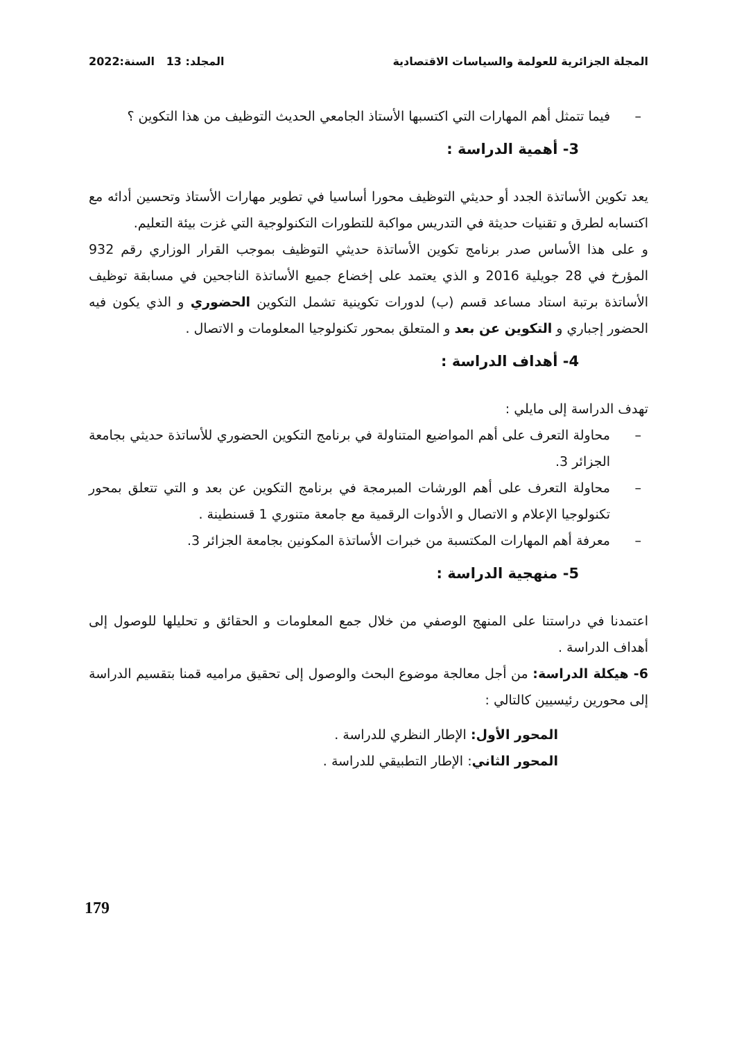المجلة الجزائرية للعولمة والسياسات الاقتصادية المجلد: 13 السنة:2022
– فيما تتمثل أهم المهارات التي اكتسبها الأستاذ الجامعي الحديث التوظيف من هذا التكوين ؟
3- أهمية الدراسة :
يعد تكوين الأساتذة الجدد أو حديثي التوظيف محورا أساسيا في تطوير مهارات الأستاذ وتحسين أدائه مع اكتسابه لطرق و تقنيات حديثة في التدريس مواكبة للتطورات التكنولوجية التي غزت بيئة التعليم.
و على هذا الأساس صدر برنامج تكوين الأساتذة حديثي التوظيف بموجب القرار الوزاري رقم 932 المؤرخ في 28 جويلية 2016 و الذي يعتمد على إخضاع جميع الأساتذة الناجحين في مسابقة توظيف الأساتذة برتبة استاد مساعد قسم (ب) لدورات تكوينية تشمل التكوين الحضوري و الذي يكون فيه الحضور إجباري و التكوين عن بعد و المتعلق بمحور تكنولوجيا المعلومات و الاتصال .
4- أهداف الدراسة :
تهدف الدراسة إلى مايلي :
– محاولة التعرف على أهم المواضيع المتناولة في برنامج التكوين الحضوري للأساتذة حديثي بجامعة الجزائر 3.
– محاولة التعرف على أهم الورشات المبرمجة في برنامج التكوين عن بعد و التي تتعلق بمحور تكنولوجيا الإعلام و الاتصال و الأدوات الرقمية مع جامعة متنوري 1 قسنطينة .
– معرفة أهم المهارات المكتسبة من خبرات الأساتذة المكونين بجامعة الجزائر 3.
5- منهجية الدراسة :
اعتمدنا في دراستنا على المنهج الوصفي من خلال جمع المعلومات و الحقائق و تحليلها للوصول إلى أهداف الدراسة .
6- هيكلة الدراسة: من أجل معالجة موضوع البحث والوصول إلى تحقيق مراميه قمنا بتقسيم الدراسة إلى محورين رئيسيين كالتالي :
المحور الأول: الإطار النظري للدراسة .
المحور الثاني: الإطار التطبيقي للدراسة .
179